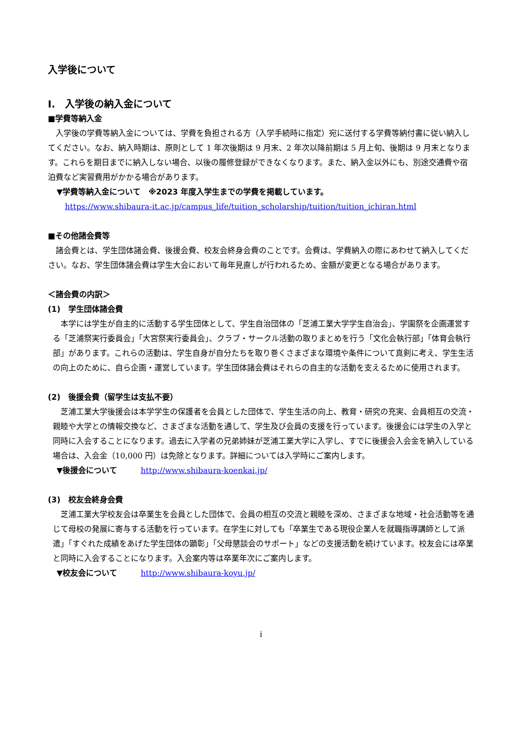入学後について
I.　入学後の納入金について
■学費等納入金
　入学後の学費等納入金については、学費を負担される方（入学手続時に指定）宛に送付する学費等納付書に従い納入してください。なお、納入時期は、原則として 1 年次後期は 9 月末、2 年次以降前期は 5 月上旬、後期は 9 月末となります。これらを期日までに納入しない場合、以後の履修登録ができなくなります。また、納入金以外にも、別途交通費や宿泊費など実習費用がかかる場合があります。
▼学費等納入金について　※2023 年度入学生までの学費を掲載しています。
https://www.shibaura-it.ac.jp/campus_life/tuition_scholarship/tuition/tuition_ichiran.html
■その他諸会費等
　諸会費とは、学生団体諸会費、後援会費、校友会終身会費のことです。会費は、学費納入の際にあわせて納入してください。なお、学生団体諸会費は学生大会において毎年見直しが行われるため、金額が変更となる場合があります。
＜諸会費の内訳＞
(1)　学生団体諸会費
　本学には学生が自主的に活動する学生団体として、学生自治団体の「芝浦工業大学学生自治会」、学園祭を企画運営する「芝浦祭実行委員会」「大宮祭実行委員会」、クラブ・サークル活動の取りまとめを行う「文化会執行部」「体育会執行部」があります。これらの活動は、学生自身が自分たちを取り巻くさまざまな環境や条件について真剣に考え、学生生活の向上のために、自ら企画・運営しています。学生団体諸会費はそれらの自主的な活動を支えるために使用されます。
(2)　後援会費（留学生は支払不要）
　芝浦工業大学後援会は本学学生の保護者を会員とした団体で、学生生活の向上、教育・研究の充実、会員相互の交流・親睦や大学との情報交換など、さまざまな活動を通して、学生及び会員の支援を行っています。後援会には学生の入学と同時に入会することになります。過去に入学者の兄弟姉妹が芝浦工業大学に入学し、すでに後援会入会金を納入している場合は、入会金（10,000 円）は免除となります。詳細については入学時にご案内します。
▼後援会について　　　http://www.shibaura-koenkai.jp/
(3)　校友会終身会費
　芝浦工業大学校友会は卒業生を会員とした団体で、会員の相互の交流と親睦を深め、さまざまな地域・社会活動等を通じて母校の発展に寄与する活動を行っています。在学生に対しても「卒業生である現役企業人を就職指導講師として派遣」「すぐれた成績をあげた学生団体の顕彰」「父母懇談会のサポート」などの支援活動を続けています。校友会には卒業と同時に入会することになります。入会案内等は卒業年次にご案内します。
▼校友会について　　　http://www.shibaura-koyu.jp/
i